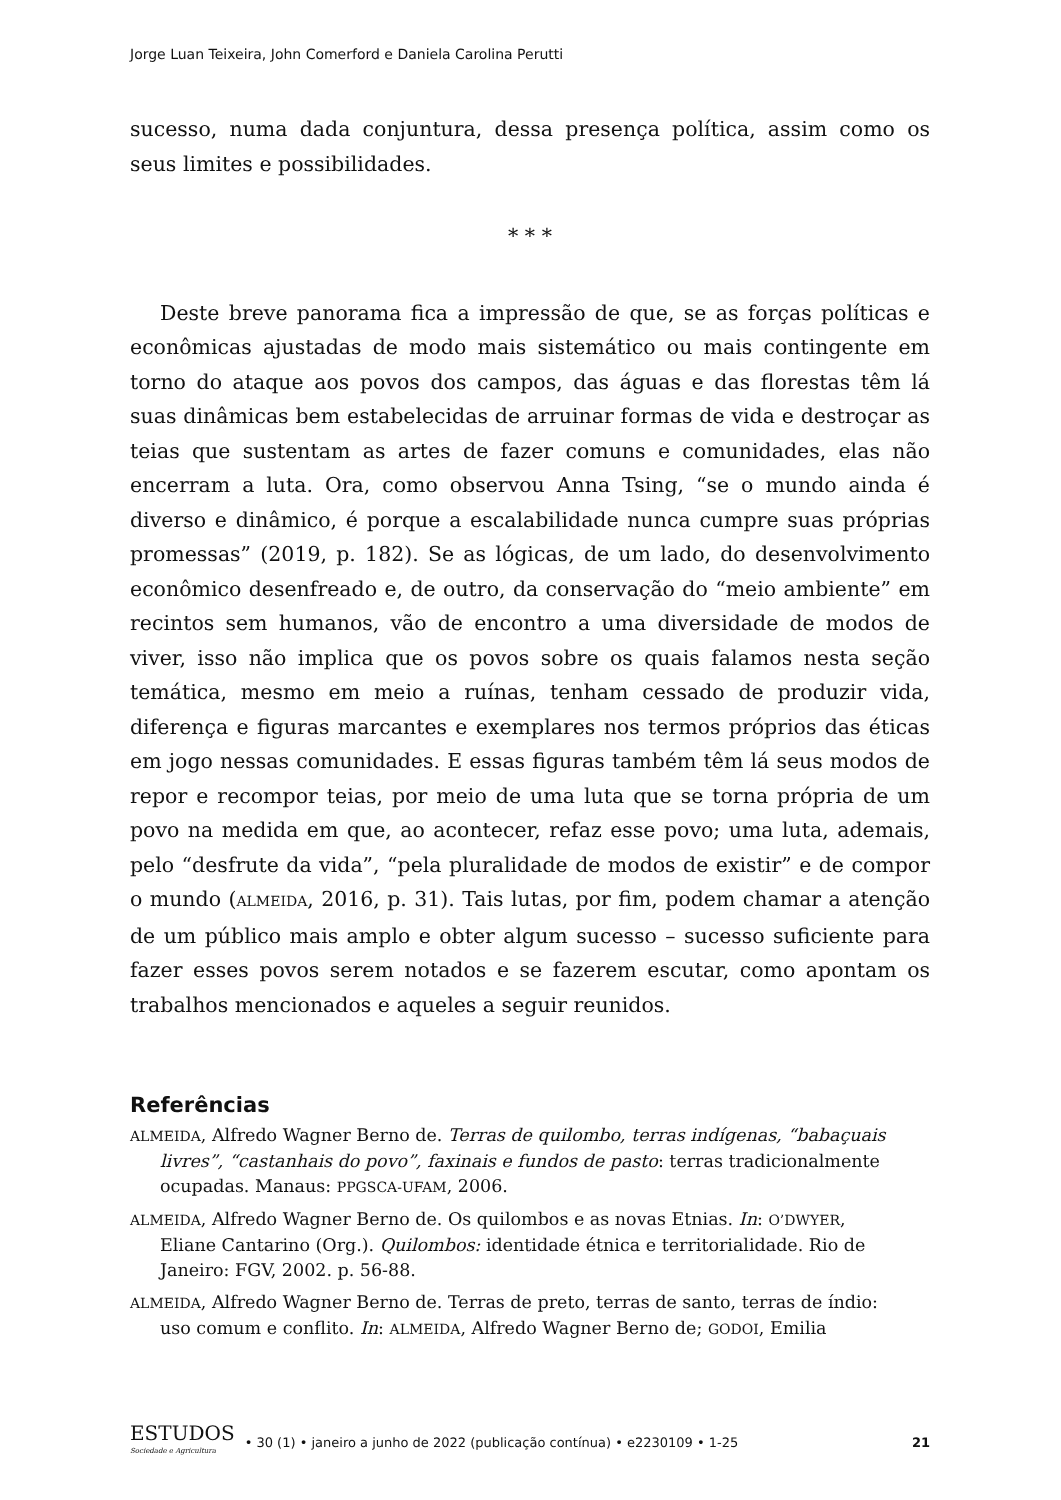Jorge Luan Teixeira, John Comerford e Daniela Carolina Perutti
sucesso, numa dada conjuntura, dessa presença política, assim como os seus limites e possibilidades.
* * *
Deste breve panorama fica a impressão de que, se as forças políticas e econômicas ajustadas de modo mais sistemático ou mais contingente em torno do ataque aos povos dos campos, das águas e das florestas têm lá suas dinâmicas bem estabelecidas de arruinar formas de vida e destroçar as teias que sustentam as artes de fazer comuns e comunidades, elas não encerram a luta. Ora, como observou Anna Tsing, “se o mundo ainda é diverso e dinâmico, é porque a escalabilidade nunca cumpre suas próprias promessas” (2019, p. 182). Se as lógicas, de um lado, do desenvolvimento econômico desenfreado e, de outro, da conservação do “meio ambiente” em recintos sem humanos, vão de encontro a uma diversidade de modos de viver, isso não implica que os povos sobre os quais falamos nesta seção temática, mesmo em meio a ruínas, tenham cessado de produzir vida, diferença e figuras marcantes e exemplares nos termos próprios das éticas em jogo nessas comunidades. E essas figuras também têm lá seus modos de repor e recompor teias, por meio de uma luta que se torna própria de um povo na medida em que, ao acontecer, refaz esse povo; uma luta, ademais, pelo “desfrute da vida”, “pela pluralidade de modos de existir” e de compor o mundo (ALMEIDA, 2016, p. 31). Tais lutas, por fim, podem chamar a atenção de um público mais amplo e obter algum sucesso – sucesso suficiente para fazer esses povos serem notados e se fazerem escutar, como apontam os trabalhos mencionados e aqueles a seguir reunidos.
Referências
ALMEIDA, Alfredo Wagner Berno de. Terras de quilombo, terras indígenas, “babaçuais livres”, “castanhais do povo”, faxinais e fundos de pasto: terras tradicionalmente ocupadas. Manaus: PPGSCA-UFAM, 2006.
ALMEIDA, Alfredo Wagner Berno de. Os quilombos e as novas Etnias. In: O’DWYER, Eliane Cantarino (Org.). Quilombos: identidade étnica e territorialidade. Rio de Janeiro: FGV, 2002. p. 56-88.
ALMEIDA, Alfredo Wagner Berno de. Terras de preto, terras de santo, terras de índio: uso comum e conflito. In: ALMEIDA, Alfredo Wagner Berno de; GODOI, Emilia
ESTUDOS
Sociedade e Agricultura
• 30 (1) • janeiro a junho de 2022 (publicação contínua) • e2230109 • 1-25 21